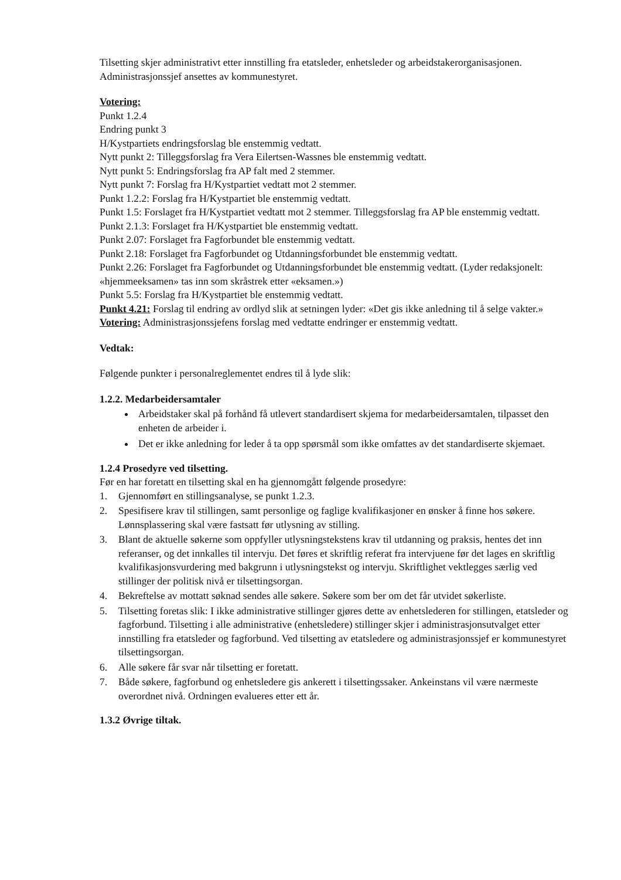Tilsetting skjer administrativt etter innstilling fra etatsleder, enhetsleder og arbeidstakerorganisasjonen. Administrasjonssjef ansettes av kommunestyret.
Votering:
Punkt 1.2.4
Endring punkt 3
H/Kystpartiets endringsforslag ble enstemmig vedtatt.
Nytt punkt 2: Tilleggsforslag fra Vera Eilertsen-Wassnes ble enstemmig vedtatt.
Nytt punkt 5: Endringsforslag fra AP falt med 2 stemmer.
Nytt punkt 7: Forslag fra H/Kystpartiet vedtatt mot 2 stemmer.
Punkt 1.2.2: Forslag fra H/Kystpartiet ble enstemmig vedtatt.
Punkt 1.5: Forslaget fra H/Kystpartiet vedtatt mot 2 stemmer. Tilleggsforslag fra AP ble enstemmig vedtatt.
Punkt 2.1.3: Forslaget fra H/Kystpartiet ble enstemmig vedtatt.
Punkt 2.07: Forslaget fra Fagforbundet ble enstemmig vedtatt.
Punkt 2.18: Forslaget fra Fagforbundet og Utdanningsforbundet ble enstemmig vedtatt.
Punkt 2.26: Forslaget fra Fagforbundet og Utdanningsforbundet ble enstemmig vedtatt. (Lyder redaksjonelt: «hjemmeeksamen» tas inn som skråstrek etter «eksamen.»)
Punkt 5.5: Forslag fra H/Kystpartiet ble enstemmig vedtatt.
Punkt 4.21: Forslag til endring av ordlyd slik at setningen lyder: «Det gis ikke anledning til å selge vakter.»
Votering: Administrasjonssjefens forslag med vedtatte endringer er enstemmig vedtatt.
Vedtak:
Følgende punkter i personalreglementet endres til å lyde slik:
1.2.2. Medarbeidersamtaler
Arbeidstaker skal på forhånd få utlevert standardisert skjema for medarbeidersamtalen, tilpasset den enheten de arbeider i.
Det er ikke anledning for leder å ta opp spørsmål som ikke omfattes av det standardiserte skjemaet.
1.2.4 Prosedyre ved tilsetting.
Før en har foretatt en tilsetting skal en ha gjennomgått følgende prosedyre:
1. Gjennomført en stillingsanalyse, se punkt 1.2.3.
2. Spesifisere krav til stillingen, samt personlige og faglige kvalifikasjoner en ønsker å finne hos søkere. Lønnsplassering skal være fastsatt før utlysning av stilling.
3. Blant de aktuelle søkerne som oppfyller utlysningstekstens krav til utdanning og praksis, hentes det inn referanser, og det innkalles til intervju. Det føres et skriftlig referat fra intervjuene før det lages en skriftlig kvalifikasjonsvurdering med bakgrunn i utlysningstekst og intervju. Skriftlighet vektlegges særlig ved stillinger der politisk nivå er tilsettingsorgan.
4. Bekreftelse av mottatt søknad sendes alle søkere. Søkere som ber om det får utvidet søkerliste.
5. Tilsetting foretas slik: I ikke administrative stillinger gjøres dette av enhetslederen for stillingen, etatsleder og fagforbund. Tilsetting i alle administrative (enhetsledere) stillinger skjer i administrasjonsutvalget etter innstilling fra etatsleder og fagforbund. Ved tilsetting av etatsledere og administrasjonssjef er kommunestyret tilsettingsorgan.
6. Alle søkere får svar når tilsetting er foretatt.
7. Både søkere, fagforbund og enhetsledere gis ankerett i tilsettingssaker. Ankeinstans vil være nærmeste overordnet nivå. Ordningen evalueres etter ett år.
1.3.2 Øvrige tiltak.